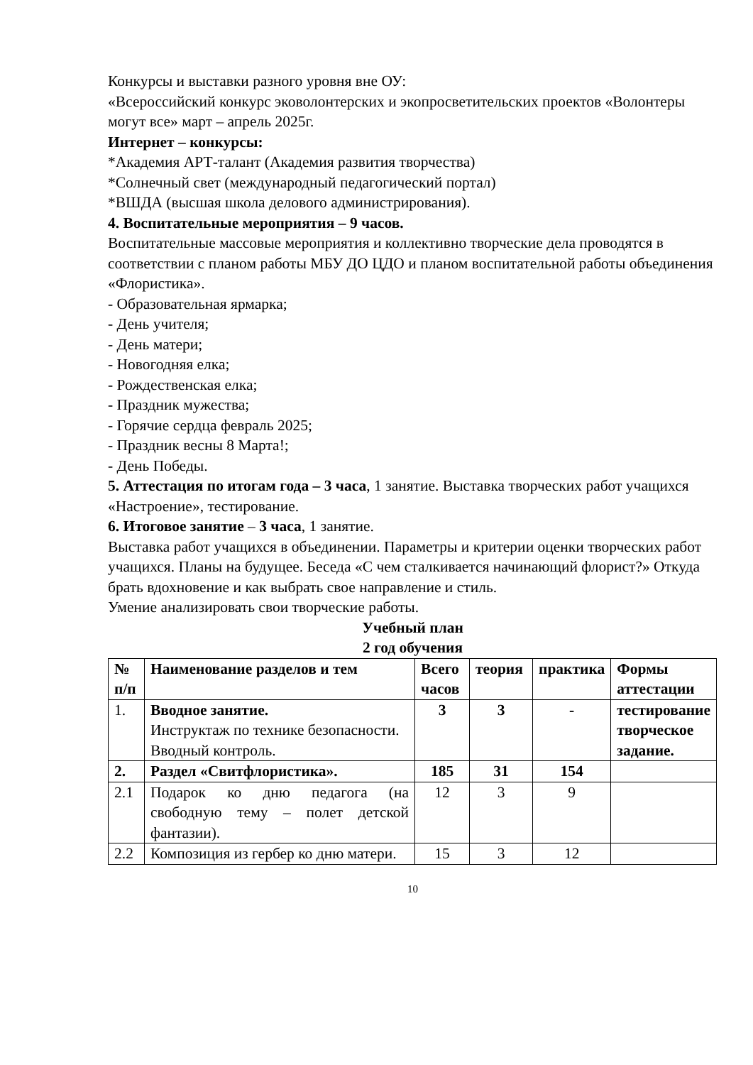Конкурсы и выставки разного уровня вне ОУ:
«Всероссийский конкурс эковолонтерских и экопросветительских проектов «Волонтеры могут все» март – апрель 2025г.
Интернет – конкурсы:
*Академия АРТ-талант (Академия развития творчества)
*Солнечный свет (международный педагогический портал)
*ВШДА (высшая школа делового администрирования).
4. Воспитательные мероприятия – 9 часов.
Воспитательные массовые мероприятия и коллективно творческие дела проводятся в соответствии с планом работы МБУ ДО ЦДО и планом воспитательной работы объединения «Флористика».
- Образовательная ярмарка;
- День учителя;
- День матери;
- Новогодняя елка;
- Рождественская елка;
- Праздник мужества;
- Горячие сердца февраль 2025;
- Праздник весны 8 Марта!;
- День Победы.
5. Аттестация по итогам года – 3 часа, 1 занятие. Выставка творческих работ учащихся «Настроение», тестирование.
6. Итоговое занятие – 3 часа, 1 занятие.
Выставка работ учащихся в объединении. Параметры и критерии оценки творческих работ учащихся. Планы на будущее. Беседа «С чем сталкивается начинающий флорист?» Откуда брать вдохновение и как выбрать свое направление и стиль.
Умение анализировать свои творческие работы.
Учебный план
2 год обучения
| № п/п | Наименование разделов и тем | Всего часов | теория | практика | Формы аттестации |
| 1. | Вводное занятие. Инструктаж по технике безопасности. Вводный контроль. | 3 | 3 | - | тестирование творческое задание. |
| 2. | Раздел «Свитфлористика». | 185 | 31 | 154 | |
| 2.1 | Подарок ко дню педагога (на свободную тему – полет детской фантазии). | 12 | 3 | 9 | |
| 2.2 | Композиция из гербер ко дню матери. | 15 | 3 | 12 | |
10